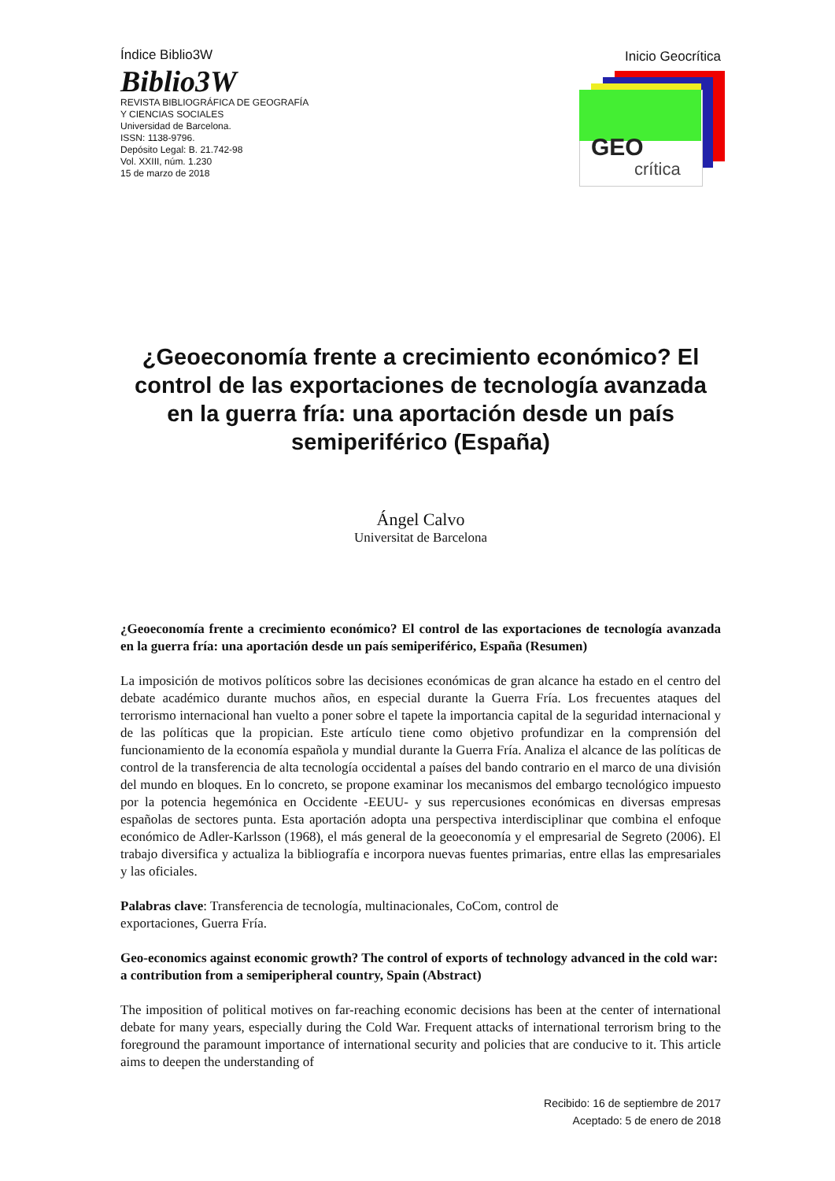Índice Biblio3W
Biblio3W
REVISTA BIBLIOGRÁFICA DE GEOGRAFÍA
Y CIENCIAS SOCIALES
Universidad de Barcelona.
ISSN: 1138-9796.
Depósito Legal: B. 21.742-98
Vol. XXIII, núm. 1.230
15 de marzo de 2018
Inicio Geocrítica
GEO
crítica
¿Geoeconomía frente a crecimiento económico? El control de las exportaciones de tecnología avanzada en la guerra fría: una aportación desde un país semiperiférico (España)
Ángel Calvo
Universitat de Barcelona
¿Geoeconomía frente a crecimiento económico? El control de las exportaciones de tecnología avanzada en la guerra fría: una aportación desde un país semiperiférico, España (Resumen)
La imposición de motivos políticos sobre las decisiones económicas de gran alcance ha estado en el centro del debate académico durante muchos años, en especial durante la Guerra Fría. Los frecuentes ataques del terrorismo internacional han vuelto a poner sobre el tapete la importancia capital de la seguridad internacional y de las políticas que la propician. Este artículo tiene como objetivo profundizar en la comprensión del funcionamiento de la economía española y mundial durante la Guerra Fría. Analiza el alcance de las políticas de control de la transferencia de alta tecnología occidental a países del bando contrario en el marco de una división del mundo en bloques. En lo concreto, se propone examinar los mecanismos del embargo tecnológico impuesto por la potencia hegemónica en Occidente -EEUU- y sus repercusiones económicas en diversas empresas españolas de sectores punta. Esta aportación adopta una perspectiva interdisciplinar que combina el enfoque económico de Adler-Karlsson (1968), el más general de la geoeconomía y el empresarial de Segreto (2006). El trabajo diversifica y actualiza la bibliografía e incorpora nuevas fuentes primarias, entre ellas las empresariales y las oficiales.
Palabras clave: Transferencia de tecnología, multinacionales, CoCom, control de
exportaciones, Guerra Fría.
Geo-economics against economic growth? The control of exports of technology advanced in the cold war: a contribution from a semiperipheral country, Spain (Abstract)
The imposition of political motives on far-reaching economic decisions has been at the center of international debate for many years, especially during the Cold War. Frequent attacks of international terrorism bring to the foreground the paramount importance of international security and policies that are conducive to it. This article aims to deepen the understanding of
Recibido: 16 de septiembre de 2017
Aceptado: 5 de enero de 2018